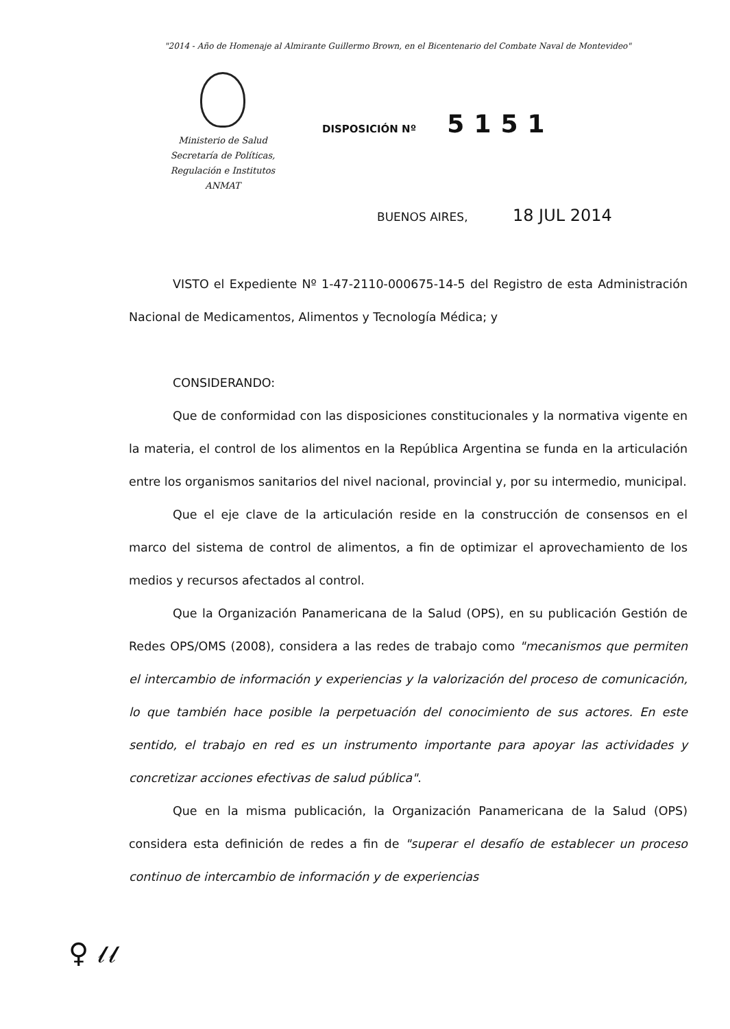"2014 - Año de Homenaje al Almirante Guillermo Brown, en el Bicentenario del Combate Naval de Montevideo"
Ministerio de Salud
Secretaría de Políticas,
Regulación e Institutos
ANMAT
DISPOSICIÓN Nº 5151
BUENOS AIRES, 18 JUL 2014
VISTO el Expediente Nº 1-47-2110-000675-14-5 del Registro de esta Administración Nacional de Medicamentos, Alimentos y Tecnología Médica; y
CONSIDERANDO:
Que de conformidad con las disposiciones constitucionales y la normativa vigente en la materia, el control de los alimentos en la República Argentina se funda en la articulación entre los organismos sanitarios del nivel nacional, provincial y, por su intermedio, municipal.
Que el eje clave de la articulación reside en la construcción de consensos en el marco del sistema de control de alimentos, a fin de optimizar el aprovechamiento de los medios y recursos afectados al control.
Que la Organización Panamericana de la Salud (OPS), en su publicación Gestión de Redes OPS/OMS (2008), considera a las redes de trabajo como "mecanismos que permiten el intercambio de información y experiencias y la valorización del proceso de comunicación, lo que también hace posible la perpetuación del conocimiento de sus actores. En este sentido, el trabajo en red es un instrumento importante para apoyar las actividades y concretizar acciones efectivas de salud pública".
Que en la misma publicación, la Organización Panamericana de la Salud (OPS) considera esta definición de redes a fin de "superar el desafío de establecer un proceso continuo de intercambio de información y de experiencias
♀ 𝓁𝓁